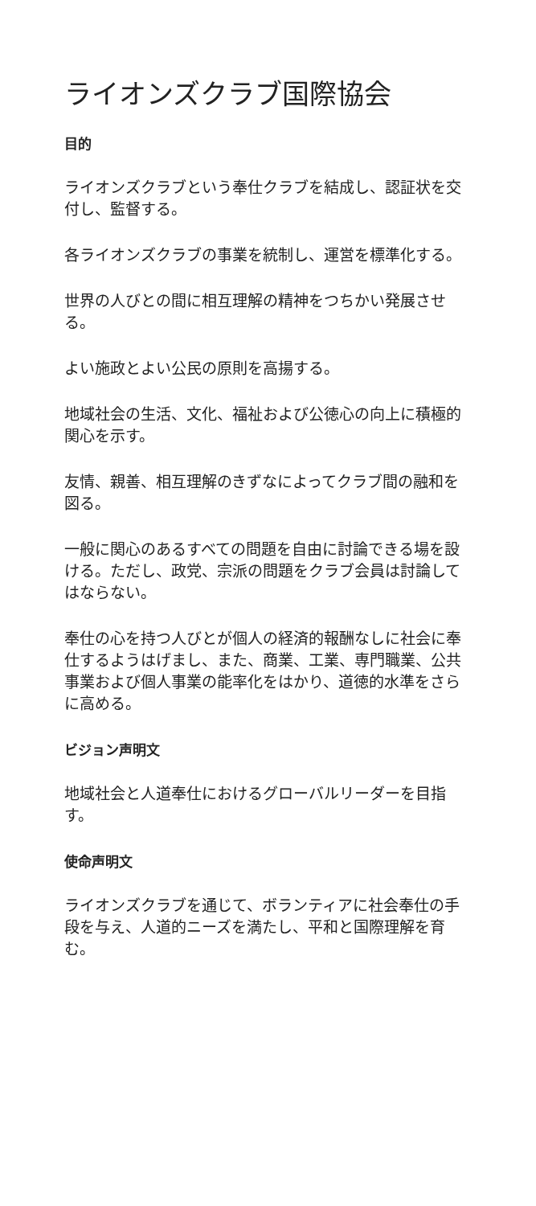ライオンズクラブ国際協会
目的
ライオンズクラブという奉仕クラブを結成し、認証状を交付し、監督する。
各ライオンズクラブの事業を統制し、運営を標準化する。
世界の人びとの間に相互理解の精神をつちかい発展させる。
よい施政とよい公民の原則を高揚する。
地域社会の生活、文化、福祉および公徳心の向上に積極的関心を示す。
友情、親善、相互理解のきずなによってクラブ間の融和を図る。
一般に関心のあるすべての問題を自由に討論できる場を設ける。ただし、政党、宗派の問題をクラブ会員は討論してはならない。
奉仕の心を持つ人びとが個人の経済的報酬なしに社会に奉仕するようはげまし、また、商業、工業、専門職業、公共事業および個人事業の能率化をはかり、道徳的水準をさらに高める。
ビジョン声明文
地域社会と人道奉仕におけるグローバルリーダーを目指す。
使命声明文
ライオンズクラブを通じて、ボランティアに社会奉仕の手段を与え、人道的ニーズを満たし、平和と国際理解を育む。